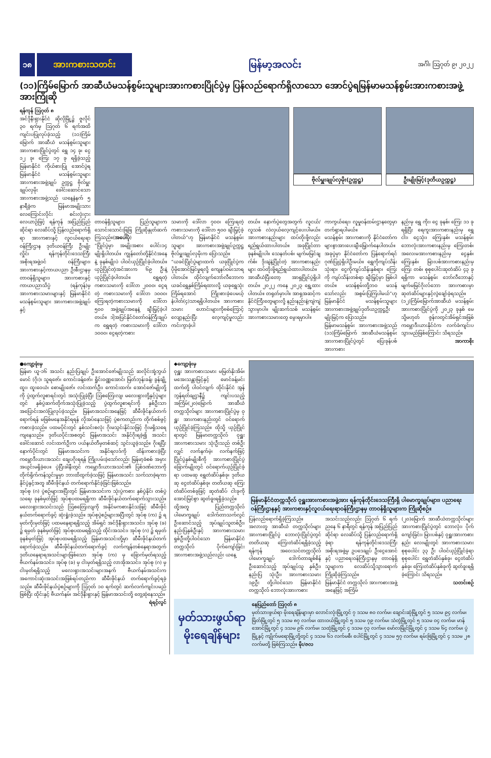၁၈ အားကစားသတင်း
မြန်မာ့အလင်း
အင်္ဂါ၊ ဩဂုတ် ၉၊ ၂၀၂၂
(၁၁)ကြိမ်မြောက် အာဆီယံမသန်စွမ်းသူများအားကစားပြိုင်ပွဲမှ ပြန်လည်ရောက်ရှိလာသော အောင်ပွဲရမြန်မာမသန်စွမ်းအားကစားအဖွဲ့အားကြိုဆို
ရန်ကုန် ဩဂုတ် ၈
အင်ဒိုနီးရှားနိုင်ငံ ဆိုလိုမြို့၌ ဇူလိုင် ၃၀ ရက်မှ ဩဂုတ် ၆ ရက်အထိ ကျင်းပပြုလုပ်ခဲ့သည့် (၁၁)ကြိမ်မြောက် အာဆီယံ မသန်စွမ်းသူများ အားကစားပြိုင်ပွဲတွင် ရွှေ ၁၄ ခု၊ ငွေ ၁၂ ခု၊ ကြေး ၁၇ ခု ရရှိခဲ့သည့် မြန်မာနိုင်ငံ ကိုယ်စားပြု အောင်ပွဲရ မြန်မာနိုင်ငံ မသန်စွမ်းသူများ အားကစားအဖွဲ့ချုပ် ဥက္ကဋ္ဌ ဗိုလ်မှူးချုပ်လှမိုး ခေါင်းဆောင်သော အားကစားအဖွဲ့သည် ယနေ့နံနက် ၅ နာရီခွဲက မြန်မာအမျိုးသား လေကြောင်းလိုင်း စင်းလုံးငှားလေယာဉ်ဖြင့် ရန်ကုန် အပြည်ပြည်ဆိုင်ရာ လေဆိပ်သို့ ပြန်လည်ရောက်ရှိရာ အားကစားနှင့် လူငယ်ရေးရာ ဝန်ကြီးဌာန ဒုတိယဝန်ကြီး ဦးမျိုးလှိုင်၊ ရန်ကုန်တိုင်းဒေသကြီး အစိုးရအဖွဲ့ဝင် ဝန်ကြီးများ၊ အားကစားနှင့်ကာယပညာ ဦးစီးဌာနမှ တာဝန်ရှိသူများ၊ အားကစားနှင့် ကာယပညာသိပ္ပံ (ရန်ကုန်)မှ အားကစားသမားများနှင့် မြန်မာနိုင်ငံမသန်စွမ်းသူများ အားကစားအဖွဲ့ချုပ်နှင့်
ဗိုလ်မှူးချုပ်လှမိုး(ဥက္ကဋ္ဌ) ဦးမျိုးမြင့်(ဒုတိယဥက္ကဋ္ဌ)
တာဝန်ရှိသူများ၊ ပြည်သူများက သောင်းသောင်းဖြဖြ ကြိုဆိုနှုတ်ဆက်ကြသည်။(အပေါ်ပုံ)
“ပြိုင်ပွဲမှာ အမျိုးအစား ပေါင်း၁၄ မျိုးရှိပါတယ်။ ကျွန်တော်တို့နိုင်ငံအနေနဲ့ ခုနစ်မျိုးပဲ ပါဝင်ယှဉ်ပြိုင်ခဲ့ပါတယ်။ ယှဉ်ပြိုင်တဲ့အင်အားက ၆၉ ဦးနဲ့ ယှဉ်ပြိုင်ခဲ့ပါတယ်။ ရွှေရတဲ့ ကစားသမားကို ဒေါ်လာ ၂၀၀၀၊ ငွေရတဲ့ ကစားသမားကို ဒေါ်လာ ၁၀၀၀၊ ကြေးရတဲ့ကစားသမားကို ဒေါ်လာ ၅၀၀ အဖွဲ့ချုပ်အနေနဲ့ ချီးမြှင့်ခဲ့ပါတယ်။ ဒါ့အပြင်နိုင်ငံတော်ဝန်ကြီးချုပ်က ရွှေရတဲ့ ကစားသမားကို ဒေါ်လာ ၁၀၀၀၊ ငွေရတဲ့ကစား
သမားကို ဒေါ်လာ ၇၀၀၊ ကြေးရတဲ့ကစားသမားကို ဒေါ်လာ ၅၀၀ ချီးမြှင့်ခဲ့ပါတယ်”ဟု မြန်မာနိုင်ငံ မသန်စွမ်းသူများ အားကစားအဖွဲ့ချုပ်ဥက္ကဋ္ဌ ဗိုလ်မှူးချုပ်လှမိုးက ပြောသည်။
“ယခင်ပြိုင်ပွဲများထက် ယခုပြိုင်ပွဲက ပိုမိုအောင်မြင်မှုရလို့ ကျေနပ်ဝမ်းသာရပါတယ်။ ထိုင်လျက်ဘော်လီဘောက ယခင်ရွှေနှစ်ကြိမ်ရထားလို့ ယခုရွှေသုံးကြိမ်ရအောင် ကြိုးစားခဲ့ပေမယ့် နံပါတ်(၄)သာရရှိပါတယ်။ အားကစားသမား ဟောင်းများကိုဗစ်ကြောင့် လျော့နည်းပြီး လေ့ကျင့်မှုလည်း ကင်းကွာခဲ့ပါ
တယ်။ နောက်ပွဲတွေအတွက် လူငယ်/လူသစ် လဲလှယ်လေ့ကျင့်ပေးပါမယ်။ အားကစားနည်းများ ထပ်တိုးဖို့လည်း ရည်ရွယ်ထားပါတယ်။ အခုပြိုင်တာခုနစ်မျိုးပါ။ သေနတ်ပစ်၊ မျက်မမြင်ချက်စ်၊ ဒိုးချဲနဲ့ပြိုင်တဲ့ အားကစားနည်းများ ထပ်တိုးဖို့ရည်ရွယ်ထားပါတယ်။
အာဆီယံပြီးတော့ အာရှပြိုင်ပွဲရှိပါတယ်။ ၂၀၂၂ ကနေ ၂၀၂၃ ရွှေ့ထားပါတယ်။ တရုတ်မှာပါ။ အာရှအဆင့်က နိုင်ငံကြီးတွေများလို့ နည်းနည်းနဲ့ကျဲကျဲသွားမှာပါ။ မျိုးဆက်သစ် မသန်စွမ်းအားကစားသမားတွေ မွေးရမှာပါ။
ကာကွယ်ရေး၊ လူမှုဝန်ထမ်းဌာနတွေမှာ တက်ရှာရပါမယ်။
မသန်စွမ်း အားကစားကို နိုင်ငံတော်က များစွာအားပေးချီးမြှောက်နေပါတယ်။ အခုပွဲမှာ နိုင်ငံတော်က ပြန်ရောက်ရင်ဂုဏ်ပြုပွဲရှိပါဦးမယ်။ ရွှေကိုကျပ်သိန်းသုံးရာ၊ ငွေကိုကျပ်သိန်းနှစ်ရာ၊ ကြေးကို ကျပ်သိန်းတစ်ရာ ချီးမြှင့်မှာ ဖြစ်ပါတယ်။ မသန်စွမ်းတို့ဘဝ မသန်သော်လည်း အစွမ်းပြကြပါမယ်”ဟု မြန်မာနိုင်ငံ မသန်စွမ်းသူများ အားကစားအဖွဲ့ချုပ်ဒုတိယဥက္ကဋ္ဌဦးမျိုးမြင့်က ပြောသည်။
မြန်မာမသန်စွမ်း အားကစားအဖွဲ့သည် (၁၁)ကြိမ်မြောက် အာဆီယံမသန်စွမ်း အားကစားပြိုင်ပွဲတွင် ပြေးခုန်ပစ် အားကစား
နည်းမှ ရွှေ ကိုး၊ ငွေ ခုနစ်၊ ကြေး ၁၁ ခု ရရှိပြီး ရေကူးအားကစားနည်းမှ ရွှေငါး၊ ငွေသုံး၊ ကြေးနှစ်၊ မသန်စွမ်းဘောလုံးအားကစားနည်းမှ ကြေးတစ်၊ အလေးမအားကစားနည်းမှ ငွေနှစ်၊ ကြေးနှစ်၊ မြားပစ်အားကစားနည်းမှ ကြေး တစ်၊ စုစုပေါင်းဆုတံဆိပ် ၄၃ ခုရရှိကာ မသန်စွမ်း ဘော်လီဘောနှင့် မျက်မမြင်ဂိုးလ်ဘော အားကစားမှာ ဆုတံဆိပ်များနှင့်လွဲချော်ခဲ့ရသည်။ (၁၂)ကြိမ်မြောက်အာဆီယံ မသန်စွမ်း အားကစားပြိုင်ပွဲကို ၂၀၂၃ ခုနှစ် မေ သို့မဟုတ် ဇွန်လတွင်အိမ်ရှင်အဖြစ် ကမ္ဘောဒီးယားနိုင်ငံက လက်ခံကျင်းပသွားမည်ဖြစ်ကြောင်း သိရသည်။
အာကာစိုး
●ကျော့ဖုံးမှ
မြန်မာ ယူ-၁၆ အသင်း နည်းပြချုပ် ဦးအောင်ဇော်မျိုးသည် ဆလိုင်းအုံ့ဘွယ်မောင် (ဂိုး)၊ သူရဇော်၊ ကောင်းခန့်ဇော်၊ ရှိုင်းဝဏ္ဏအောင်၊ မြတ်ဘုန်းခန့်၊ ခွန်ချို့ထူး၊ ထူးဝေယံ၊ စောမျိုးဇော်၊ လင်းထက်ဦး၊ ကောင်းထက်၊ အောင်ဇော်မျိုးတို့ကို ပွဲထွက်လူစာရင်းတွင် အသုံးပြုခဲ့ပြီး ဩစတြေးလျ၊ မလေးရှားတို့နှင့်ပွဲများတွင် နှစ်ပွဲဆက်တိုက်အသုံးပြုခဲ့သည့် ပွဲထွက်လူစာရင်းကို နှစ်ဦးသာ အပြောင်းအလဲပြုလုပ်ခဲ့သည်။ မြန်မာအသင်းအနေဖြင့် ဆီမီးဖိုင်နယ်တက်ရောက်ရန် မဖြစ်မနေအနိုင်ရရန် လိုအပ်နေသဖြင့် ပွဲစကတည်းက တိုက်စစ်ဖွင့်ကစားခဲ့သည်။ ပထမပိုင်းတွင် နှစ်သင်းစလုံး ဂိုးမသွင်းနိုင်သဖြင့် ဂိုးမရှိသရေကျနေသည်။ ဒုတိယပိုင်းအစတွင် မြန်မာအသင်း အနိုင်ဂိုးရခဲ့၍ အသင်းခေါင်းဆောင် လင်းထက်ဦးက ပယ်နယ်တီမှတစ်ဆင့် သွင်းယူခဲ့သည်။ ဂိုးရပြီးနောက်ပိုင်းတွင် မြန်မာအသင်းက အနိုင်ရလဒ်ကို ထိန်းကစားခဲ့ပြီး ကမ္ဘောဒီးယားအသင်း ချေပဂိုးရရန် ကြိုးပမ်းခဲ့သော်လည်း မြန်မာ့ခံစစ် အမှားအယွင်းမရှိခဲ့ပေ။ ပွဲပြီးခါနီးတွင် ကမ္ဘောဒီးယားအသင်း၏ ပြစ်ဒဏ်ဘောကို တိုက်ရိုက်ကန်သွင်းမှုမှာ ဘားထိထွက်ခဲ့သဖြင့် မြန်မာအသင်း သက်သာခဲ့ရကာ နိုင်ပွဲနှင့်အတူ ဆီမီးဖိုင်နယ် တက်ရောက်နိုင်ခဲ့ခြင်းဖြစ်သည်။
အုပ်စု (ဂ) ပွဲစဉ်များအပြီးတွင် မြန်မာအသင်းက သုံးပွဲကစား နှစ်ပွဲနိုင်၊ တစ်ပွဲသရေ၊ ခုနစ်မှတ်ဖြင့် အုပ်စုပထမရရှိကာ ဆီမီးဖိုင်နယ်တက်ရောက်သွားသည်။ မလေးရှားအသင်းသည် ဩစတြေးလျကို အနိုင်မကစားနိုင်သဖြင့် ဆီမီးဖိုင်နယ်တက်ရောက်ခွင့် ဆုံးရှုံးခဲ့သည်။ အုပ်စုပွဲစဉ်များအပြီးတွင် အုပ်စု (က) ၌ ရမှတ်ကိုးမှတ်ဖြင့် ပထမနေရာရရှိသည့် အိမ်ရှင် အင်ဒိုနီးရှားအသင်း၊ အုပ်စု (ခ) ၌ ရမှတ် ခုနစ်မှတ်ဖြင့် အုပ်စုပထမရရှိသည့် ထိုင်းအသင်း၊ အုပ်စု (ဂ) ၌ ရမှတ်ခုနစ်မှတ်ဖြင့် အုပ်စုပထမရရှိသည့် မြန်မာအသင်းတို့မှာ ဆီမီးဖိုင်နယ်တက်ရောက်ခဲ့သည်။ ဆီမီးဖိုင်နယ်တက်ရောက်ခွင့် လက်ကျန်တစ်နေရာအတွက် ဒုတိယနေရာရအသင်းများဖြစ်သော အုပ်စု (က) မှ ခြောက်မှတ်ရသည့် ဗီယက်နမ်အသင်း၊ အုပ်စု (ခ) မှ ငါးမှတ်ရရှိသည့် လာအိုအသင်း၊ အုပ်စု (ဂ) မှ ငါးမှတ်ရရှိသည့် မလေးရှားအသင်းများအနက် ဗီယက်နမ်အသင်းက အကောင်းဆုံးအသင်းအဖြစ်ရပ်တည်ကာ ဆီမီးဖိုင်နယ် တက်ရောက်ခွင့်ရခဲ့သည်။ ဆီမီးဖိုင်နယ်ပွဲစဉ်များကို ဩဂုတ် ၁၀ ရက်တွင် ဆက်လက်ကျင်းပမည်ဖြစ်ပြီး ထိုင်းနှင့် ဗီယက်နမ်၊ အင်ဒိုနီးရှားနှင့် မြန်မာအသင်းတို့ တွေ့ဆုံနေသည်။
ရဲရင့်လွင်
◆ကျော့ဖုံးမှ
ဝုရှူး အားကစားသမား မမြတ်နိုးအိမ်၊ မအေးသန္တာမြင့်နှင့် မောင်ခန့်မင်းထက်တို့ ပါဝင်လျက် ထိုင်းနိုင်ငံ အွန်ဘွန်ရတ်ချဌာနီ၌ ကျင်းပသည့် အကြိမ်(၂၀)မြောက် အာဆီယံ တက္ကသိုလ်များ အားကစားပြိုင်ပွဲမှ ဝုရှူး အားကစားနည်းတွင် ဝင်ရောက်ယှဉ်ပြိုင်ခဲ့ကြသည်။ ထိုသို့ ယှဉ်ပြိုင်ရာတွင် မြန်မာတက္ကသိုလ် ဝုရှူး အားကစားသမား သုံးဦးသည် တစ်ဦးလျှင် လက်နက်မဲ့၊ လက်နက်ဖြင့် ပြိုင်ပွဲနှစ်မျိုးစီကို အားကစားပြိုင်ပွဲ ခြောက်မျိုးတွင် ဝင်ရောက်ယှဉ်ပြိုင်ခဲ့ရာ ပထမဆု ရွှေတံဆိပ်နှစ်ခု၊ ဒုတိယဆု ငွေတံဆိပ်နှစ်ခု၊ တတိယဆု ကြေးတံဆိပ်တစ်ခုဖြင့် ဆုတံဆိပ် ငါးခုကို အောင်မြင်စွာ ဆွတ်ခူးရရှိခဲ့သည်။
ထို့အတူ ပြည်တက္ကသိုလ် ပါမောက္ခချုပ် ဒေါက်တာသက်လွင် ဦးဆောင်သည့် အုပ်ချုပ်သူတစ်ဦး၊ နည်းပြနှစ်ဦးနှင့် အားကစားသမား ရှစ်ဦးတို့ပါဝင်သော မြန်မာနိုင်ငံ တက္ကသိုလ် ပိုက်ကျော်ခြင်း အားကစားအဖွဲ့သည်လည်း ယနေ့
မြန်မာနိုင်ငံတက္ကသိုလ် ဝုရှူးအားကစားအဖွဲ့အား ရန်ကုန်တိုင်းဒေသကြီးရှိ ပါမောက္ခချုပ်များ၊ ပညာရေးဝန်ကြီးဌာနနှင့် အားကစားနှင့်လူငယ်ရေးရာဝန်ကြီးဌာနမှ တာဝန်ရှိသူများက ကြိုဆိုစဉ်။
ပြန်လည်ရောက်ရှိခဲ့ကြသည်။
အလားတူ အာဆီယံ တက္ကသိုလ်များ အားကစားပြိုင်ပွဲ ဘောလုံးပြိုင်ပွဲတွင် တတိယဆု ကြေးတံဆိပ်ရရှိခဲ့သည့် ရန်ကုန် အဝေးသင်တက္ကသိုလ် ပါမောက္ခချုပ် ဒေါက်တာချစ်စိန် ဦးဆောင်သည့် အုပ်ချုပ်သူ နှစ်ဦး၊ နည်းပြ သုံးဦး၊ အားကစားသမား ၁၉ဦး တို့ပါဝင်သော မြန်မာနိုင်ငံ တက္ကသိုလ် ဘောလုံးအားကစား
အသင်းသည်လည်း ဩဂုတ် ၆ ရက် ညနေ ၆ နာရီတွင် ရန်ကုန် အပြည်ပြည်ဆိုင်ရာ လေဆိပ်သို့ ပြန်လည်ရောက်ရှိခဲ့ရာ ရန်ကုန်တိုင်းဒေသကြီး အစိုးရအဖွဲ့မှ ဥပဒေချုပ် ဦးငွေအောင်နှင့် ပညာရေးဝန်ကြီးဌာနမှ တာဝန်ရှိသူများက လေဆိပ်သို့သွားရောက်ကြိုဆိုခဲ့ကြသည်။
မြန်မာနိုင်ငံ တက္ကသိုလ် အားကစားအဖွဲ့အနေဖြင့် အကြိမ်
(၂၀)မြောက် အာဆီယံတက္ကသိုလ်များ အားကစားပြိုင်ပွဲတွင် ဘောလုံး၊ ပိုက်ကျော်ခြင်း၊ မြားပစ်နှင့် ဝုရှူးအားကစားနည်း လေးမျိုးတွင် အားကစားသမား စုစုပေါင်း ၃၃ ဦး ပါဝင်ယှဉ်ပြိုင်ခဲ့ရာ စုစုပေါင်း ရွှေတံဆိပ်နှစ်ခု၊ ငွေတံဆိပ်နှစ်ခု၊ ကြေးတံဆိပ်နှစ်ခုကို ဆွတ်ခူးရရှိခဲ့ကြောင်း သိရသည်။
သတင်းစဉ်
မှတ်သားဖွယ်ရာ
မိုးရေချိန်များ
နေပြည်တော် ဩဂုတ် ၈
မှတ်သားဖွယ်ရာ မိုးရေချိန်များမှာ လောင်းလုံးမြို့တွင် ၇ ဒသမ ၈၀ လက်မ၊ ချောင်းဆုံမြို့တွင် ၅ ဒသမ ၉၄ လက်မ၊ မြိတ်မြို့တွင် ၅ ဒသမ ၈၇ လက်မ၊ ထားဝယ်မြို့တွင် ၅ ဒသမ ၇၉ လက်မ၊ သံတွဲမြို့တွင် ၅ ဒသမ ၀၄ လက်မ၊ မာန်အောင်မြို့တွင် ၄ ဒသမ ၉၆ လက်မ၊ သထုံမြို့တွင် ၄ ဒသမ ၇၃ လက်မ၊ မော်လမြိုင်မြို့တွင် ၄ ဒသမ ၆၄ လက်မ၊ ပွဲမြို့နှင့် ကျိုက်မရောမြို့တို့တွင် ၄ ဒသမ ၆၁ လက်မစီ၊ ပေါင်မြို့တွင် ၄ ဒသမ ၅၇ လက်မ၊ ရမ်းဗြဲမြို့တွင် ၄ ဒသမ ၂၈ လက်မတို့ ဖြစ်ကြသည်။ မိုး/ဇလ